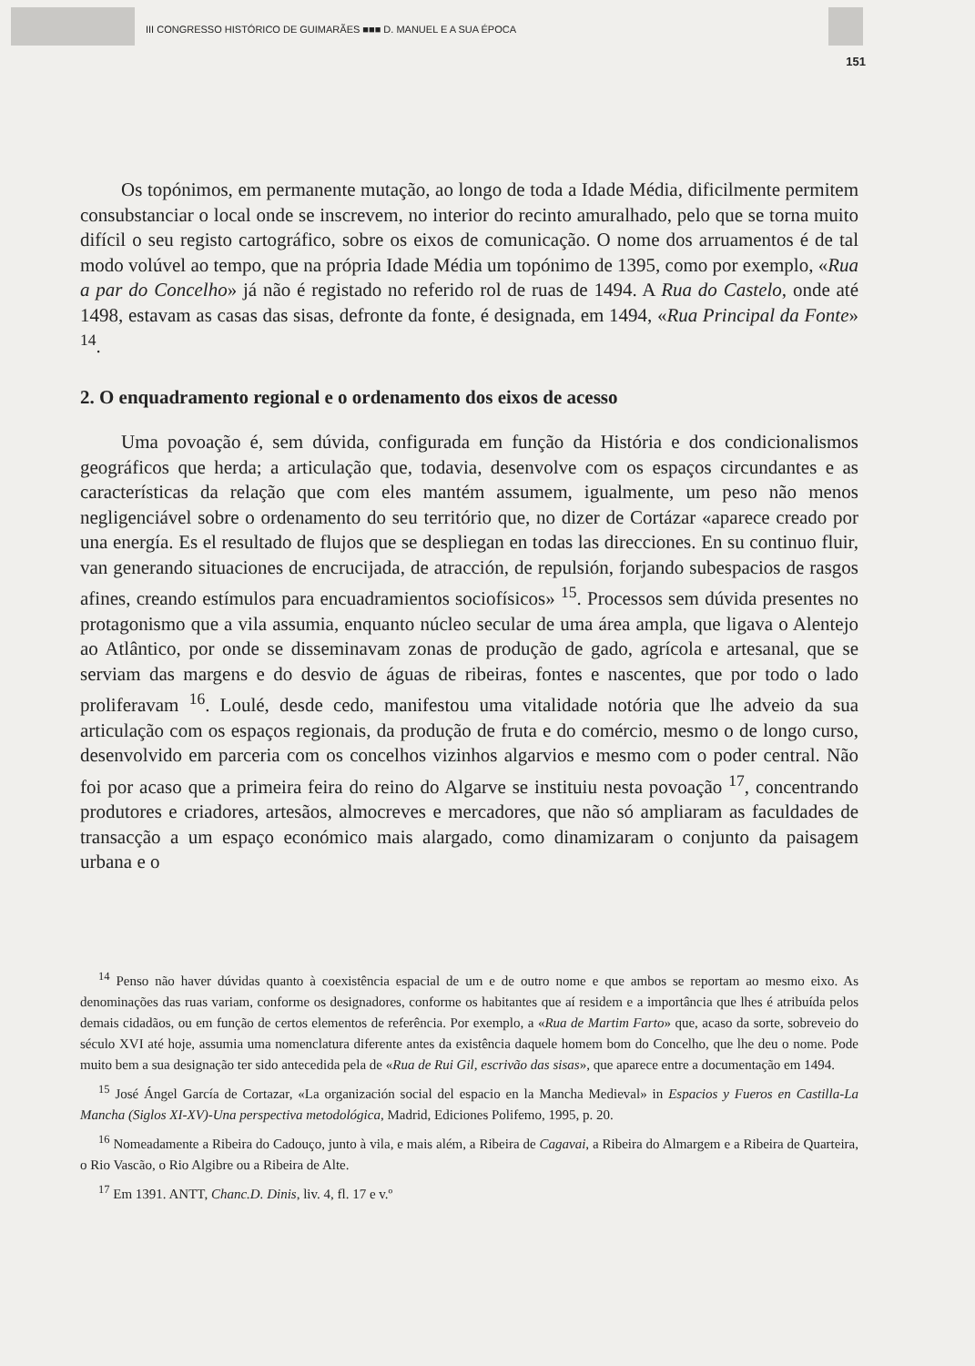III CONGRESSO HISTÓRICO DE GUIMARÃES ■■■ D. MANUEL E A SUA ÉPOCA
151
Os topónimos, em permanente mutação, ao longo de toda a Idade Média, dificilmente permitem consubstanciar o local onde se inscrevem, no interior do recinto amuralhado, pelo que se torna muito difícil o seu registo cartográfico, sobre os eixos de comunicação. O nome dos arruamentos é de tal modo volúvel ao tempo, que na própria Idade Média um topónimo de 1395, como por exemplo, «Rua a par do Concelho» já não é registado no referido rol de ruas de 1494. A Rua do Castelo, onde até 1498, estavam as casas das sisas, defronte da fonte, é designada, em 1494, «Rua Principal da Fonte» <sup>14</sup>.
2. O enquadramento regional e o ordenamento dos eixos de acesso
Uma povoação é, sem dúvida, configurada em função da História e dos condicionalismos geográficos que herda; a articulação que, todavia, desenvolve com os espaços circundantes e as características da relação que com eles mantém assumem, igualmente, um peso não menos negligenciável sobre o ordenamento do seu território que, no dizer de Cortázar «aparece creado por una energía. Es el resultado de flujos que se despliegan en todas las direcciones. En su continuo fluir, van generando situaciones de encrucijada, de atracción, de repulsión, forjando subespacios de rasgos afines, creando estímulos para encuadramientos sociofísicos» <sup>15</sup>. Processos sem dúvida presentes no protagonismo que a vila assumia, enquanto núcleo secular de uma área ampla, que ligava o Alentejo ao Atlântico, por onde se disseminavam zonas de produção de gado, agrícola e artesanal, que se serviam das margens e do desvio de águas de ribeiras, fontes e nascentes, que por todo o lado proliferavam <sup>16</sup>. Loulé, desde cedo, manifestou uma vitalidade notória que lhe adveio da sua articulação com os espaços regionais, da produção de fruta e do comércio, mesmo o de longo curso, desenvolvido em parceria com os concelhos vizinhos algarvios e mesmo com o poder central. Não foi por acaso que a primeira feira do reino do Algarve se instituiu nesta povoação <sup>17</sup>, concentrando produtores e criadores, artesãos, almocreves e mercadores, que não só ampliaram as faculdades de transacção a um espaço económico mais alargado, como dinamizaram o conjunto da paisagem urbana e o
<sup>14</sup> Penso não haver dúvidas quanto à coexistência espacial de um e de outro nome e que ambos se reportam ao mesmo eixo. As denominações das ruas variam, conforme os designadores, conforme os habitantes que aí residem e a importância que lhes é atribuída pelos demais cidadãos, ou em função de certos elementos de referência. Por exemplo, a «Rua de Martim Farto» que, acaso da sorte, sobreveio do século XVI até hoje, assumia uma nomenclatura diferente antes da existência daquele homem bom do Concelho, que lhe deu o nome. Pode muito bem a sua designação ter sido antecedida pela de «Rua de Rui Gil, escrivão das sisas», que aparece entre a documentação em 1494.
<sup>15</sup> José Ángel García de Cortazar, «La organización social del espacio en la Mancha Medieval» in Espacios y Fueros en Castilla-La Mancha (Siglos XI-XV)-Una perspectiva metodológica, Madrid, Ediciones Polifemo, 1995, p. 20.
<sup>16</sup> Nomeadamente a Ribeira do Cadouço, junto à vila, e mais além, a Ribeira de Cagavai, a Ribeira do Almargem e a Ribeira de Quarteira, o Rio Vascão, o Rio Algibre ou a Ribeira de Alte.
<sup>17</sup> Em 1391. ANTT, Chanc.D. Dinis, liv. 4, fl. 17 e v.º